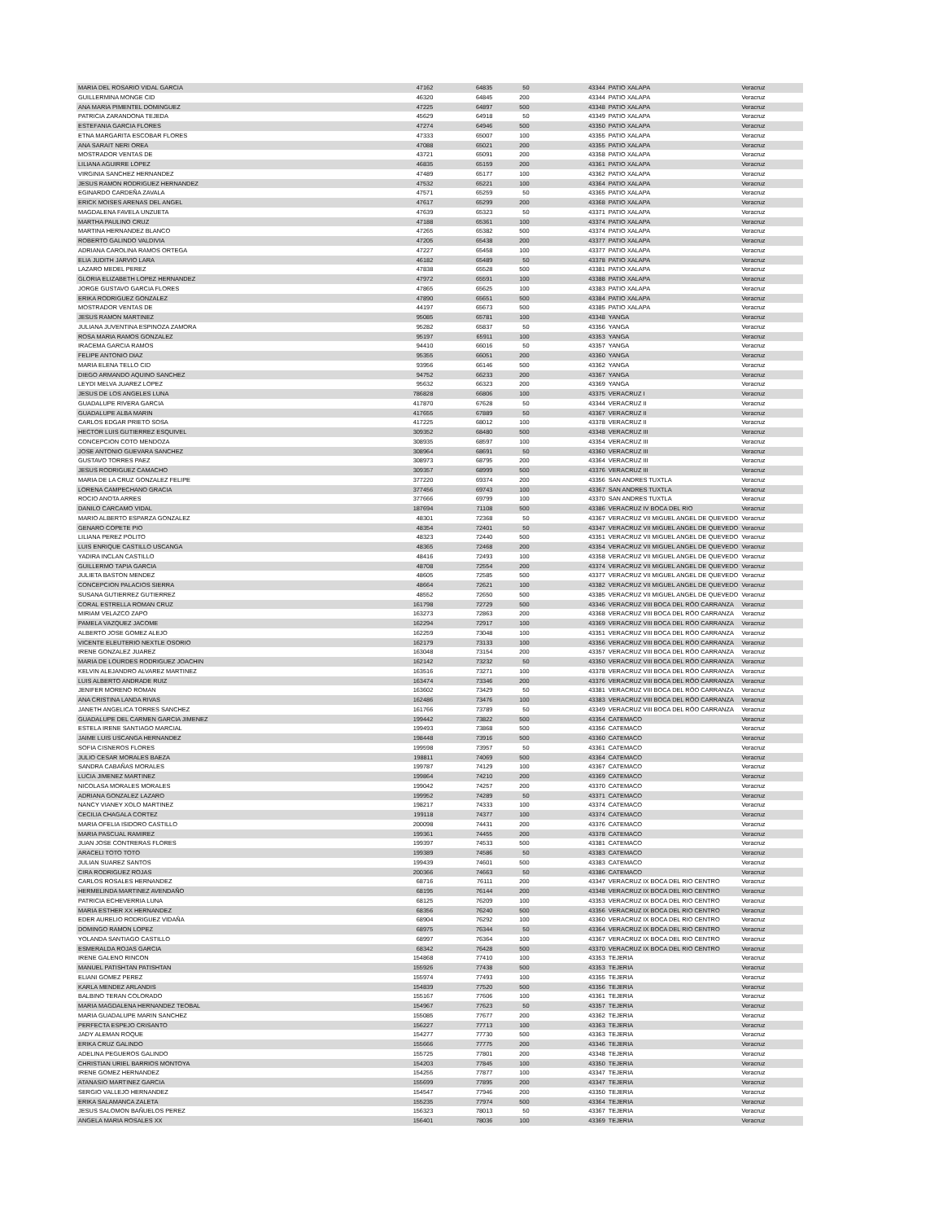| MARIA DEL ROSARIO VIDAL GARCIA | 47162 | 64835 | 50 | 43344 | PATIO XALAPA | Veracruz |
| GUILLERMINA MONGE CID | 46320 | 64845 | 200 | 43344 | PATIO XALAPA | Veracruz |
| ANA MARIA PIMENTEL DOMINGUEZ | 47225 | 64897 | 500 | 43348 | PATIO XALAPA | Veracruz |
| PATRICIA ZARANDONA TEJEDA | 45629 | 64918 | 50 | 43349 | PATIO XALAPA | Veracruz |
| ESTEFANIA GARCIA FLORES | 47274 | 64946 | 500 | 43350 | PATIO XALAPA | Veracruz |
| ETNA MARGARITA ESCOBAR FLORES | 47333 | 65007 | 100 | 43355 | PATIO XALAPA | Veracruz |
| ANA SARAIT NERI OREA | 47088 | 65021 | 200 | 43355 | PATIO XALAPA | Veracruz |
| MOSTRADOR VENTAS DE | 43721 | 65091 | 200 | 43358 | PATIO XALAPA | Veracruz |
| LILIANA AGUIRRE LOPEZ | 46835 | 65159 | 200 | 43361 | PATIO XALAPA | Veracruz |
| VIRGINIA SANCHEZ HERNANDEZ | 47489 | 65177 | 100 | 43362 | PATIO XALAPA | Veracruz |
| JESUS RAMON RODRIGUEZ HERNANDEZ | 47532 | 65221 | 100 | 43364 | PATIO XALAPA | Veracruz |
| EGINARDO CARDEÑA ZAVALA | 47571 | 65259 | 50 | 43365 | PATIO XALAPA | Veracruz |
| ERICK MOISES ARENAS DEL ANGEL | 47617 | 65299 | 200 | 43368 | PATIO XALAPA | Veracruz |
| MAGDALENA FAVELA UNZUETA | 47639 | 65323 | 50 | 43371 | PATIO XALAPA | Veracruz |
| MARTHA PAULINO CRUZ | 47188 | 65361 | 100 | 43374 | PATIO XALAPA | Veracruz |
| MARTINA HERNANDEZ BLANCO | 47265 | 65382 | 500 | 43374 | PATIO XALAPA | Veracruz |
| ROBERTO GALINDO VALDIVIA | 47205 | 65438 | 200 | 43377 | PATIO XALAPA | Veracruz |
| ADRIANA CAROLINA RAMOS ORTEGA | 47227 | 65458 | 100 | 43377 | PATIO XALAPA | Veracruz |
| ELIA JUDITH JARVIO LARA | 46182 | 65489 | 50 | 43378 | PATIO XALAPA | Veracruz |
| LAZARO MEDEL PEREZ | 47838 | 65528 | 500 | 43381 | PATIO XALAPA | Veracruz |
| GLORIA ELIZABETH LOPEZ HERNANDEZ | 47972 | 65591 | 100 | 43388 | PATIO XALAPA | Veracruz |
| JORGE GUSTAVO GARCIA FLORES | 47865 | 65625 | 100 | 43383 | PATIO XALAPA | Veracruz |
| ERIKA RODRIGUEZ GONZALEZ | 47890 | 65651 | 500 | 43384 | PATIO XALAPA | Veracruz |
| MOSTRADOR VENTAS DE | 44197 | 65673 | 500 | 43385 | PATIO XALAPA | Veracruz |
| JESUS RAMON MARTINEZ | 95085 | 65781 | 100 | 43348 | YANGA | Veracruz |
| JULIANA JUVENTINA ESPINOZA ZAMORA | 95282 | 65837 | 50 | 43356 | YANGA | Veracruz |
| ROSA MARIA RAMOS GONZALEZ | 95197 | 65911 | 100 | 43353 | YANGA | Veracruz |
| IRACEMA GARCIA RAMOS | 94410 | 66016 | 50 | 43357 | YANGA | Veracruz |
| FELIPE ANTONIO DIAZ | 95355 | 66051 | 200 | 43360 | YANGA | Veracruz |
| MARIA ELENA TELLO CID | 93956 | 66146 | 500 | 43362 | YANGA | Veracruz |
| DIEGO ARMANDO AQUINO SANCHEZ | 94752 | 66233 | 200 | 43367 | YANGA | Veracruz |
| LEYDI MELVA JUAREZ LOPEZ | 95632 | 66323 | 200 | 43369 | YANGA | Veracruz |
| JESUS DE LOS ANGELES LUNA | 786828 | 66806 | 100 | 43375 | VERACRUZ I | Veracruz |
| GUADALUPE RIVERA GARCIA | 417870 | 67628 | 50 | 43344 | VERACRUZ II | Veracruz |
| GUADALUPE ALBA MARIN | 417655 | 67889 | 50 | 43367 | VERACRUZ II | Veracruz |
| CARLOS EDGAR PRIETO SOSA | 417225 | 68012 | 100 | 43378 | VERACRUZ II | Veracruz |
| HECTOR LUIS GUTIERREZ ESQUIVEL | 309352 | 68480 | 500 | 43348 | VERACRUZ III | Veracruz |
| CONCEPCION COTO MENDOZA | 308935 | 68597 | 100 | 43354 | VERACRUZ III | Veracruz |
| JOSE ANTONIO GUEVARA SANCHEZ | 308964 | 68691 | 50 | 43360 | VERACRUZ III | Veracruz |
| GUSTAVO TORRES PAEZ | 308973 | 68795 | 200 | 43364 | VERACRUZ III | Veracruz |
| JESUS RODRIGUEZ CAMACHO | 309357 | 68999 | 500 | 43376 | VERACRUZ III | Veracruz |
| MARIA DE LA CRUZ GONZALEZ FELIPE | 377220 | 69374 | 200 | 43356 | SAN ANDRES TUXTLA | Veracruz |
| LORENA CAMPECHANO GRACIA | 377456 | 69743 | 100 | 43367 | SAN ANDRES TUXTLA | Veracruz |
| ROCIO ANOTA ARRES | 377666 | 69799 | 100 | 43370 | SAN ANDRES TUXTLA | Veracruz |
| DANILO CARCAMO VIDAL | 187694 | 71108 | 500 | 43386 | VERACRUZ IV BOCA DEL RIO | Veracruz |
| MARIO ALBERTO ESPARZA GONZALEZ | 48301 | 72368 | 50 | 43367 | VERACRUZ VII MIGUEL ANGEL DE QUEVEDO | Veracruz |
| GENARO COPETE PIO | 48354 | 72401 | 50 | 43347 | VERACRUZ VII MIGUEL ANGEL DE QUEVEDO | Veracruz |
| LILIANA PEREZ POLITO | 48323 | 72440 | 500 | 43351 | VERACRUZ VII MIGUEL ANGEL DE QUEVEDO | Veracruz |
| LUIS ENRIQUE CASTILLO USCANGA | 48365 | 72468 | 200 | 43354 | VERACRUZ VII MIGUEL ANGEL DE QUEVEDO | Veracruz |
| YADIRA INCLAN CASTILLO | 48416 | 72493 | 100 | 43358 | VERACRUZ VII MIGUEL ANGEL DE QUEVEDO | Veracruz |
| GUILLERMO TAPIA GARCIA | 48708 | 72554 | 200 | 43374 | VERACRUZ VII MIGUEL ANGEL DE QUEVEDO | Veracruz |
| JULIETA BASTON MENDEZ | 48605 | 72585 | 500 | 43377 | VERACRUZ VII MIGUEL ANGEL DE QUEVEDO | Veracruz |
| CONCEPCION PALACIOS SIERRA | 48664 | 72621 | 100 | 43382 | VERACRUZ VII MIGUEL ANGEL DE QUEVEDO | Veracruz |
| SUSANA GUTIERREZ GUTIERREZ | 48552 | 72650 | 500 | 43385 | VERACRUZ VII MIGUEL ANGEL DE QUEVEDO | Veracruz |
| CORAL ESTRELLA ROMAN CRUZ | 161798 | 72729 | 500 | 43346 | VERACRUZ VIII BOCA DEL RÖO CARRANZA | Veracruz |
| MIRIAM VELAZCO ZAPO | 163273 | 72863 | 200 | 43368 | VERACRUZ VIII BOCA DEL RÖO CARRANZA | Veracruz |
| PAMELA VAZQUEZ JACOME | 162294 | 72917 | 100 | 43369 | VERACRUZ VIII BOCA DEL RÖO CARRANZA | Veracruz |
| ALBERTO JOSE GOMEZ ALEJO | 162259 | 73048 | 100 | 43351 | VERACRUZ VIII BOCA DEL RÖO CARRANZA | Veracruz |
| VICENTE ELEUTERIO NEXTLE OSORIO | 162179 | 73133 | 100 | 43356 | VERACRUZ VIII BOCA DEL RÖO CARRANZA | Veracruz |
| IRENE GONZALEZ JUAREZ | 163048 | 73154 | 200 | 43357 | VERACRUZ VIII BOCA DEL RÖO CARRANZA | Veracruz |
| MARIA DE LOURDES RODRIGUEZ JOACHIN | 162142 | 73232 | 50 | 43350 | VERACRUZ VIII BOCA DEL RÖO CARRANZA | Veracruz |
| KELVIN ALEJANDRO ALVAREZ MARTINEZ | 163516 | 73271 | 100 | 43378 | VERACRUZ VIII BOCA DEL RÖO CARRANZA | Veracruz |
| LUIS ALBERTO ANDRADE RUIZ | 163474 | 73346 | 200 | 43376 | VERACRUZ VIII BOCA DEL RÖO CARRANZA | Veracruz |
| JENIFER MORENO ROMAN | 163602 | 73429 | 50 | 43381 | VERACRUZ VIII BOCA DEL RÖO CARRANZA | Veracruz |
| ANA CRISTINA LANDA RIVAS | 162486 | 73476 | 100 | 43383 | VERACRUZ VIII BOCA DEL RÖO CARRANZA | Veracruz |
| JANETH ANGELICA TORRES SANCHEZ | 161766 | 73789 | 50 | 43349 | VERACRUZ VIII BOCA DEL RÖO CARRANZA | Veracruz |
| GUADALUPE DEL CARMEN GARCIA JIMENEZ | 199442 | 73822 | 500 | 43354 | CATEMACO | Veracruz |
| ESTELA IRENE SANTIAGO MARCIAL | 199493 | 73868 | 500 | 43356 | CATEMACO | Veracruz |
| JAIME LUIS USCANGA HERNANDEZ | 198448 | 73916 | 500 | 43360 | CATEMACO | Veracruz |
| SOFIA CISNEROS FLORES | 199598 | 73957 | 50 | 43361 | CATEMACO | Veracruz |
| JULIO CESAR MORALES BAEZA | 198811 | 74069 | 500 | 43364 | CATEMACO | Veracruz |
| SANDRA CABAÑAS MORALES | 199787 | 74129 | 100 | 43367 | CATEMACO | Veracruz |
| LUCIA JIMENEZ MARTINEZ | 199864 | 74210 | 200 | 43369 | CATEMACO | Veracruz |
| NICOLASA MORALES MORALES | 199042 | 74257 | 200 | 43370 | CATEMACO | Veracruz |
| ADRIANA GONZALEZ LAZARO | 199952 | 74289 | 50 | 43371 | CATEMACO | Veracruz |
| NANCY VIANEY XOLO MARTINEZ | 198217 | 74333 | 100 | 43374 | CATEMACO | Veracruz |
| CECILIA CHAGALA CORTEZ | 199118 | 74377 | 100 | 43374 | CATEMACO | Veracruz |
| MARIA OFELIA ISIDORO CASTILLO | 200098 | 74431 | 200 | 43376 | CATEMACO | Veracruz |
| MARIA PASCUAL RAMIREZ | 199361 | 74455 | 200 | 43378 | CATEMACO | Veracruz |
| JUAN JOSE CONTRERAS FLORES | 199397 | 74533 | 500 | 43381 | CATEMACO | Veracruz |
| ARACELI TOTO TOTO | 199389 | 74586 | 50 | 43383 | CATEMACO | Veracruz |
| JULIAN SUAREZ SANTOS | 199439 | 74601 | 500 | 43383 | CATEMACO | Veracruz |
| CIRA RODRIGUEZ ROJAS | 200366 | 74663 | 50 | 43386 | CATEMACO | Veracruz |
| CARLOS ROSALES HERNANDEZ | 68716 | 76111 | 200 | 43347 | VERACRUZ IX BOCA DEL RIO CENTRO | Veracruz |
| HERMELINDA MARTINEZ AVENDAÑO | 68195 | 76144 | 200 | 43348 | VERACRUZ IX BOCA DEL RIO CENTRO | Veracruz |
| PATRICIA ECHEVERRIA LUNA | 68125 | 76209 | 100 | 43353 | VERACRUZ IX BOCA DEL RIO CENTRO | Veracruz |
| MARIA ESTHER XX HERNANDEZ | 68356 | 76240 | 500 | 43356 | VERACRUZ IX BOCA DEL RIO CENTRO | Veracruz |
| EDER AURELIO RODRIGUEZ VIDAÑA | 68904 | 76292 | 100 | 43360 | VERACRUZ IX BOCA DEL RIO CENTRO | Veracruz |
| DOMINGO RAMON LOPEZ | 68975 | 76344 | 50 | 43364 | VERACRUZ IX BOCA DEL RIO CENTRO | Veracruz |
| YOLANDA SANTIAGO CASTILLO | 68997 | 76364 | 100 | 43367 | VERACRUZ IX BOCA DEL RIO CENTRO | Veracruz |
| ESMERALDA ROJAS GARCIA | 68342 | 76428 | 500 | 43370 | VERACRUZ IX BOCA DEL RIO CENTRO | Veracruz |
| IRENE GALENO RINCON | 154868 | 77410 | 100 | 43353 | TEJERIA | Veracruz |
| MANUEL PATISHTAN PATISHTAN | 155926 | 77438 | 500 | 43353 | TEJERIA | Veracruz |
| ELIANI GOMEZ PEREZ | 155974 | 77493 | 100 | 43355 | TEJERIA | Veracruz |
| KARLA MENDEZ ARLANDIS | 154839 | 77520 | 500 | 43356 | TEJERIA | Veracruz |
| BALBINO TERAN COLORADO | 155167 | 77606 | 100 | 43361 | TEJERIA | Veracruz |
| MARIA MAGDALENA HERNANDEZ TEOBAL | 154967 | 77623 | 50 | 43357 | TEJERIA | Veracruz |
| MARIA GUADALUPE MARIN SANCHEZ | 155085 | 77677 | 200 | 43362 | TEJERIA | Veracruz |
| PERFECTA ESPEJO CRISANTO | 156227 | 77713 | 100 | 43363 | TEJERIA | Veracruz |
| JADY ALEMAN ROQUE | 154277 | 77730 | 500 | 43363 | TEJERIA | Veracruz |
| ERIKA CRUZ GALINDO | 155666 | 77775 | 200 | 43346 | TEJERIA | Veracruz |
| ADELINA PEGUEROS GALINDO | 155725 | 77801 | 200 | 43348 | TEJERIA | Veracruz |
| CHRISTIAN URIEL BARRIOS MONTOYA | 154203 | 77845 | 100 | 43350 | TEJERIA | Veracruz |
| IRENE GOMEZ HERNANDEZ | 154255 | 77877 | 100 | 43347 | TEJERIA | Veracruz |
| ATANASIO MARTINEZ GARCIA | 155699 | 77895 | 200 | 43347 | TEJERIA | Veracruz |
| SERGIO VALLEJO HERNANDEZ | 154547 | 77946 | 200 | 43350 | TEJERIA | Veracruz |
| ERIKA SALAMANCA ZALETA | 155235 | 77974 | 500 | 43364 | TEJERIA | Veracruz |
| JESUS SALOMON BAÑUELOS PEREZ | 156323 | 78013 | 50 | 43367 | TEJERIA | Veracruz |
| ANGELA MARIA ROSALES XX | 156401 | 78036 | 100 | 43369 | TEJERIA | Veracruz |